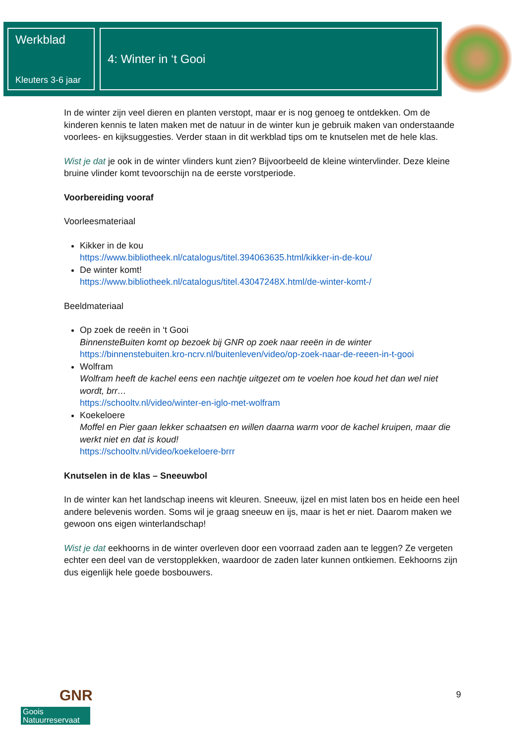Werkblad
Kleuters 3-6 jaar
4: Winter in ‘t Gooi
In de winter zijn veel dieren en planten verstopt, maar er is nog genoeg te ontdekken. Om de kinderen kennis te laten maken met de natuur in de winter kun je gebruik maken van onderstaande voorlees- en kijksuggesties. Verder staan in dit werkblad tips om te knutselen met de hele klas.
Wist je dat je ook in de winter vlinders kunt zien? Bijvoorbeeld de kleine wintervlinder. Deze kleine bruine vlinder komt tevoorschijn na de eerste vorstperiode.
Voorbereiding vooraf
Voorleesmateriaal
Kikker in de kou
https://www.bibliotheek.nl/catalogus/titel.394063635.html/kikker-in-de-kou/
De winter komt!
https://www.bibliotheek.nl/catalogus/titel.43047248X.html/de-winter-komt-/
Beeldmateriaal
Op zoek de reeën in ‘t Gooi
BinnensteBuiten komt op bezoek bij GNR op zoek naar reeën in de winter
https://binnenstebuiten.kro-ncrv.nl/buitenleven/video/op-zoek-naar-de-reeen-in-t-gooi
Wolfram
Wolfram heeft de kachel eens een nachtje uitgezet om te voelen hoe koud het dan wel niet wordt, brr…
https://schooltv.nl/video/winter-en-iglo-met-wolfram
Koekeloere
Moffel en Pier gaan lekker schaatsen en willen daarna warm voor de kachel kruipen, maar die werkt niet en dat is koud!
https://schooltv.nl/video/koekeloere-brrr
Knutselen in de klas – Sneeuwbol
In de winter kan het landschap ineens wit kleuren. Sneeuw, ijzel en mist laten bos en heide een heel andere belevenis worden. Soms wil je graag sneeuw en ijs, maar is het er niet. Daarom maken we gewoon ons eigen winterlandschap!
Wist je dat eekhoorns in de winter overleven door een voorraad zaden aan te leggen? Ze vergeten echter een deel van de verstopplekken, waardoor de zaden later kunnen ontkiemen. Eekhoorns zijn dus eigenlijk hele goede bosbouwers.
GNR
Goois
Natuurreservaat
9